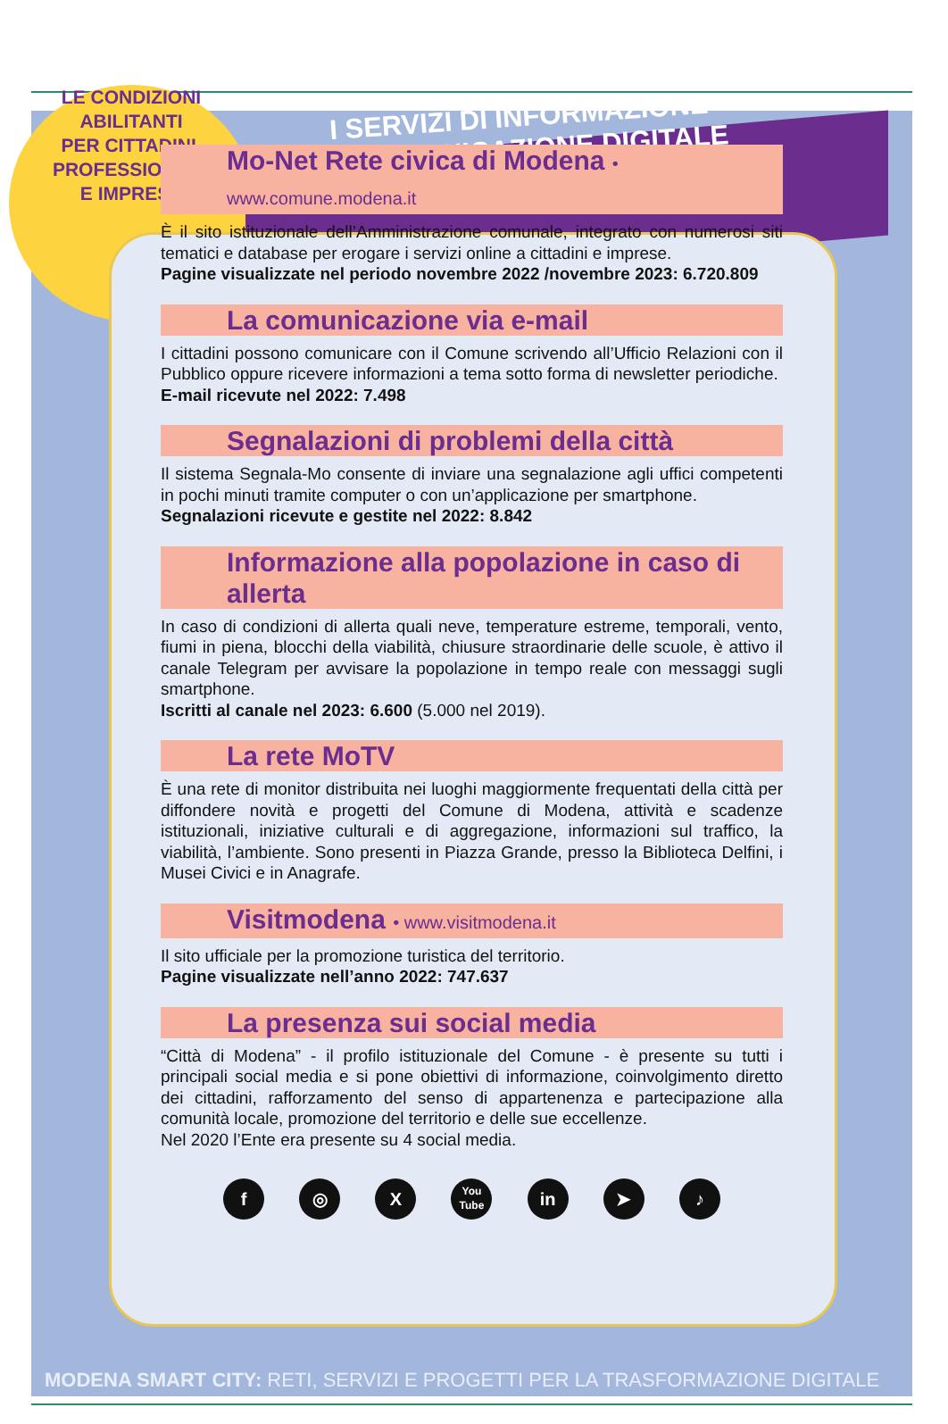LE CONDIZIONI
ABILITANTI
PER CITTADINI,
PROFESSIONISTI
E IMPRESE
I SERVIZI DI INFORMAZIONE
E COMUNICAZIONE DIGITALE
Mo-Net Rete civica di Modena • www.comune.modena.it
È il sito istituzionale dell’Amministrazione comunale, integrato con numerosi siti tematici e database per erogare i servizi online a cittadini e imprese.
Pagine visualizzate nel periodo novembre 2022 /novembre 2023: 6.720.809
La comunicazione via e-mail
I cittadini possono comunicare con il Comune scrivendo all’Ufficio Relazioni con il Pubblico oppure ricevere informazioni a tema sotto forma di newsletter periodiche.
E-mail ricevute nel 2022: 7.498
Segnalazioni di problemi della città
Il sistema Segnala-Mo consente di inviare una segnalazione agli uffici competenti in pochi minuti tramite computer o con un’applicazione per smartphone.
Segnalazioni ricevute e gestite nel 2022: 8.842
Informazione alla popolazione in caso di allerta
In caso di condizioni di allerta quali neve, temperature estreme, temporali, vento, fiumi in piena, blocchi della viabilità, chiusure straordinarie delle scuole, è attivo il canale Telegram per avvisare la popolazione in tempo reale con messaggi sugli smartphone.
Iscritti al canale nel 2023: 6.600 (5.000 nel 2019).
La rete MoTV
È una rete di monitor distribuita nei luoghi maggiormente frequentati della città per diffondere novità e progetti del Comune di Modena, attività e scadenze istituzionali, iniziative culturali e di aggregazione, informazioni sul traffico, la viabilità, l’ambiente. Sono presenti in Piazza Grande, presso la Biblioteca Delfini, i Musei Civici e in Anagrafe.
Visitmodena • www.visitmodena.it
Il sito ufficiale per la promozione turistica del territorio.
Pagine visualizzate nell’anno 2022: 747.637
La presenza sui social media
“Città di Modena” - il profilo istituzionale del Comune - è presente su tutti i principali social media e si pone obiettivi di informazione, coinvolgimento diretto dei cittadini, rafforzamento del senso di appartenenza e partecipazione alla comunità locale, promozione del territorio e delle sue eccellenze.
Nel 2020 l’Ente era presente su 4 social media.
f ◎ X
You
Tube
in ➤ ♪
MODENA SMART CITY: RETI, SERVIZI E PROGETTI PER LA TRASFORMAZIONE DIGITALE